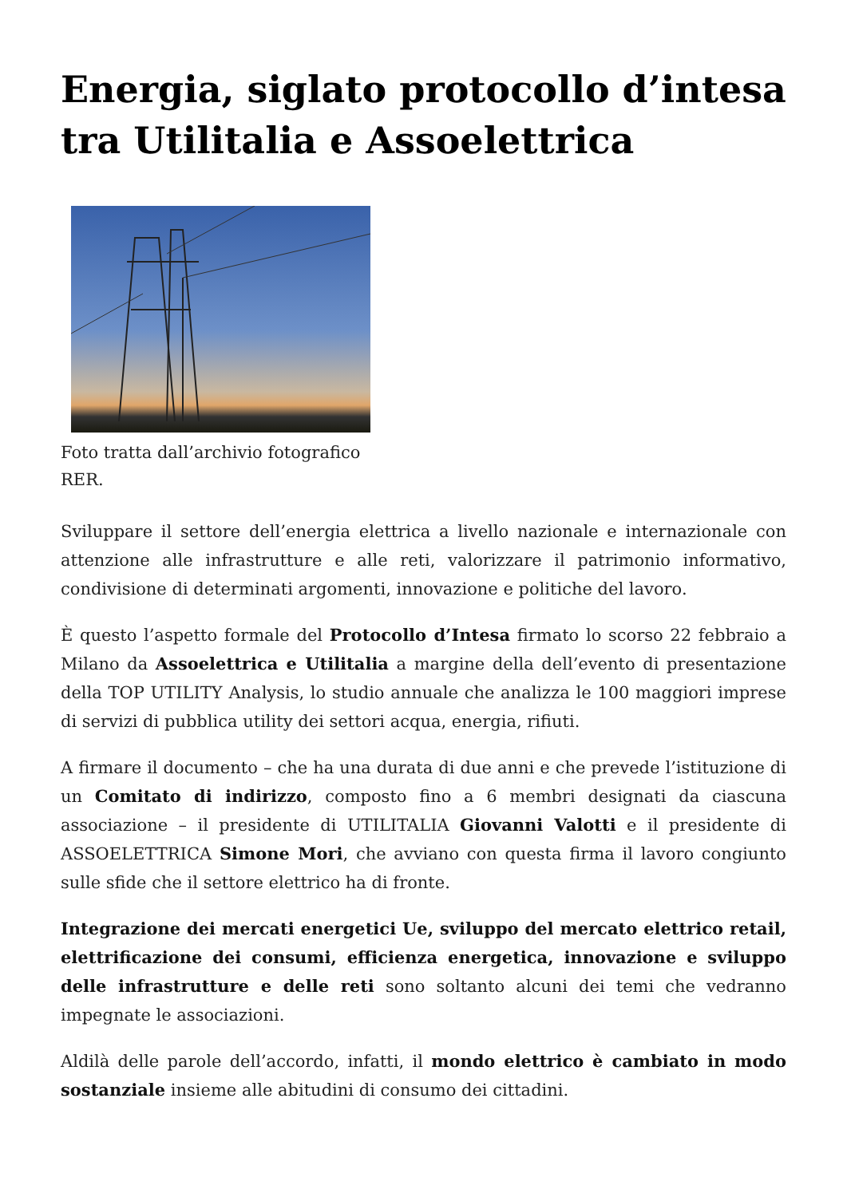Energia, siglato protocollo d’intesa tra Utilitalia e Assoelettrica
Foto tratta dall’archivio fotografico RER.
Sviluppare il settore dell’energia elettrica a livello nazionale e internazionale con attenzione alle infrastrutture e alle reti, valorizzare il patrimonio informativo, condivisione di determinati argomenti, innovazione e politiche del lavoro.
È questo l’aspetto formale del Protocollo d’Intesa firmato lo scorso 22 febbraio a Milano da Assoelettrica e Utilitalia a margine della dell’evento di presentazione della TOP UTILITY Analysis, lo studio annuale che analizza le 100 maggiori imprese di servizi di pubblica utility dei settori acqua, energia, rifiuti.
A firmare il documento – che ha una durata di due anni e che prevede l’istituzione di un Comitato di indirizzo, composto fino a 6 membri designati da ciascuna associazione – il presidente di UTILITALIA Giovanni Valotti e il presidente di ASSOELETTRICA Simone Mori, che avviano con questa firma il lavoro congiunto sulle sfide che il settore elettrico ha di fronte.
Integrazione dei mercati energetici Ue, sviluppo del mercato elettrico retail, elettrificazione dei consumi, efficienza energetica, innovazione e sviluppo delle infrastrutture e delle reti sono soltanto alcuni dei temi che vedranno impegnate le associazioni.
Aldilà delle parole dell’accordo, infatti, il mondo elettrico è cambiato in modo sostanziale insieme alle abitudini di consumo dei cittadini.